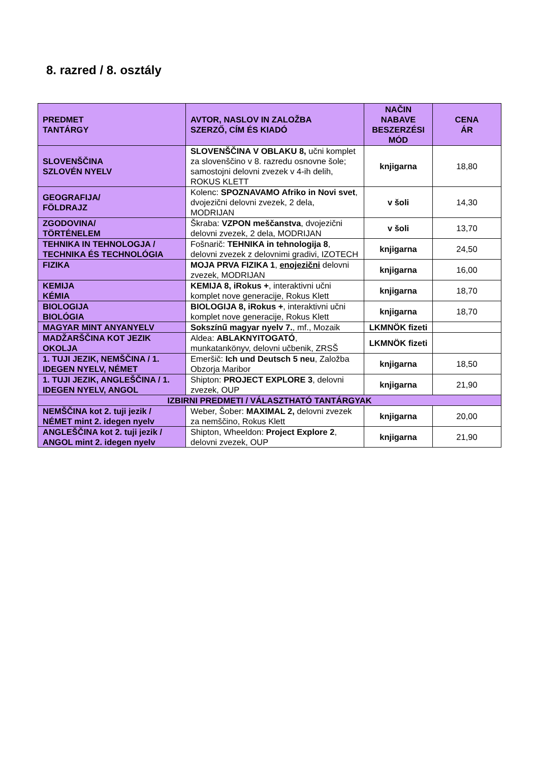8. razred / 8. osztály
| PREDMET TANTÁRGY | AVTOR, NASLOV IN ZALOŽBA SZERZŐ, CÍM ÉS KIADÓ | NAČIN NABAVE BESZERZÉSI MÓD | CENA ÁR |
| --- | --- | --- | --- |
| SLOVENŠČINA SZLOVÉN NYELV | SLOVENŠČINA V OBLAKU 8, učni komplet za slovenščino v 8. razredu osnovne šole; samostojni delovni zvezek v 4-ih delih, ROKUS KLETT | knjigarna | 18,80 |
| GEOGRAFIJA/ FÖLDRAJZ | Kolenc: SPOZNAVAMO Afriko in Novi svet , dvojezični delovni zvezek, 2 dela, MODRIJAN | v šoli | 14,30 |
| ZGODOVINA/ TÖRTÉNELEM | Škraba: VZPON meščanstva , dvojezični delovni zvezek, 2 dela, MODRIJAN | v šoli | 13,70 |
| TEHNIKA IN TEHNOLOGJA / TECHNIKA ÉS TECHNOLÓGIA | Fošnarič: TEHNIKA in tehnologija 8 , delovni zvezek z delovnimi gradivi, IZOTECH | knjigarna | 24,50 |
| FIZIKA | MOJA PRVA FIZIKA 1 , enojezični delovni zvezek, MODRIJAN | knjigarna | 16,00 |
| KEMIJA KÉMIA | KEMIJA 8, iRokus + , interaktivni učni komplet nove generacije, Rokus Klett | knjigarna | 18,70 |
| BIOLOGIJA BIOLÓGIA | BIOLOGIJA 8, iRokus + , interaktivni učni komplet nove generacije, Rokus Klett | knjigarna | 18,70 |
| MAGYAR MINT ANYANYELV | Sokszínű magyar nyelv 7. , mf., Mozaik | LKMNÖK fizeti | |
| MADŽARŠČINA KOT JEZIK OKOLJA | Aldea: ABLAKNYITOGATÓ , munkatankönyv, delovni učbenik, ZRSŠ | LKMNÖK fizeti | |
| 1. TUJI JEZIK, NEMŠČINA / 1. IDEGEN NYELV, NÉMET | Emeršič: Ich und Deutsch 5 neu , Založba Obzorja Maribor | knjigarna | 18,50 |
| 1. TUJI JEZIK, ANGLEŠČINA / 1. IDEGEN NYELV, ANGOL | Shipton: PROJECT EXPLORE 3 , delovni zvezek, OUP | knjigarna | 21,90 |
| IZBIRNI PREDMETI / VÁLASZTHATÓ TANTÁRGYAK | | | |
| NEMŠČINA kot 2. tuji jezik / NÉMET mint 2. idegen nyelv | Weber, Šober: MAXIMAL 2, delovni zvezek za nemščino, Rokus Klett | knjigarna | 20,00 |
| ANGLEŠČINA kot 2. tuji jezik / ANGOL mint 2. idegen nyelv | Shipton, Wheeldon: Project Explore 2 , delovni zvezek, OUP | knjigarna | 21,90 |